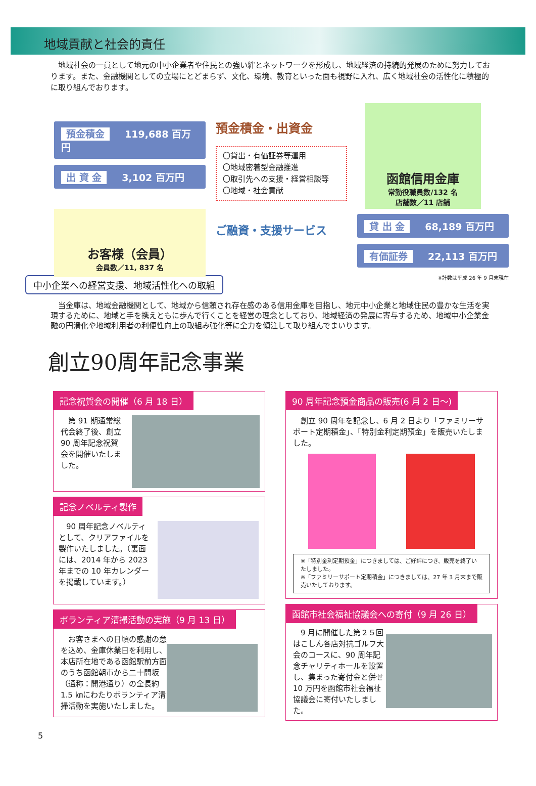地域貢献と社会的責任
　地域社会の一員として地元の中小企業者や住民との強い絆とネットワークを形成し、地域経済の持続的発展のために努力しております。また、金融機関としての立場にとどまらず、文化、環境、教育といった面も視野に入れ、広く地域社会の活性化に積極的に取り組んでおります。
預金積金 119,688 百万円
出 資 金 3,102 百万円
お客様（会員）
会員数／11, 837 名
預金積金・出資金
〇貸出・有価証券等運用
〇地域密着型金融推進
〇取引先への支援・経営相談等
〇地域・社会貢献
ご融資・支援サービス
函館信用金庫
常勤役職員数/132 名
店舗数／11 店舗
貸 出 金 68,189 百万円
有価証券 22,113 百万円
※計数は平成 26 年 9 月末現在
中小企業への経営支援、地域活性化への取組
　当金庫は、地域金融機関として、地域から信頼され存在感のある信用金庫を目指し、地元中小企業と地域住民の豊かな生活を実現するために、地域と手を携えともに歩んで行くことを経営の理念としており、地域経済の発展に寄与するため、地域中小企業金融の円滑化や地域利用者の利便性向上の取組み強化等に全力を傾注して取り組んでまいります。
創立90周年記念事業
記念祝賀会の開催（6 月 18 日）
　第 91 期通常総代会終了後、創立 90 周年記念祝賀会を開催いたしました。
記念ノベルティ製作
　90 周年記念ノベルティとして、クリアファイルを製作いたしました。（裏面には、2014 年から 2023 年までの 10 年カレンダーを掲載しています。）
ボランティア清掃活動の実施（9 月 13 日）
　お客さまへの日頃の感謝の意を込め、金庫休業日を利用し、本店所在地である函館駅前方面のうち函館朝市から二十間坂（通称：開港通り）の全長約 1.5 ㎞にわたりボランティア清掃活動を実施いたしました。
90 周年記念預金商品の販売(6 月 2 日～)
　創立 90 周年を記念し、6 月 2 日より「ファミリーサポート定期積金」、「特別金利定期預金」を販売いたしました。
※「特別金利定期預金」につきましては、ご好評につき、販売を終了いたしました。
※「ファミリーサポート定期積金」につきましては、27 年 3 月末まで販売いたしております。
函館市社会福祉協議会への寄付（9 月 26 日）
　9 月に開催した第２５回はこしん各店対抗ゴルフ大会のコースに、90 周年記念チャリティホールを設置し、集まった寄付金と併せ 10 万円を函館市社会福祉協議会に寄付いたしました。
5